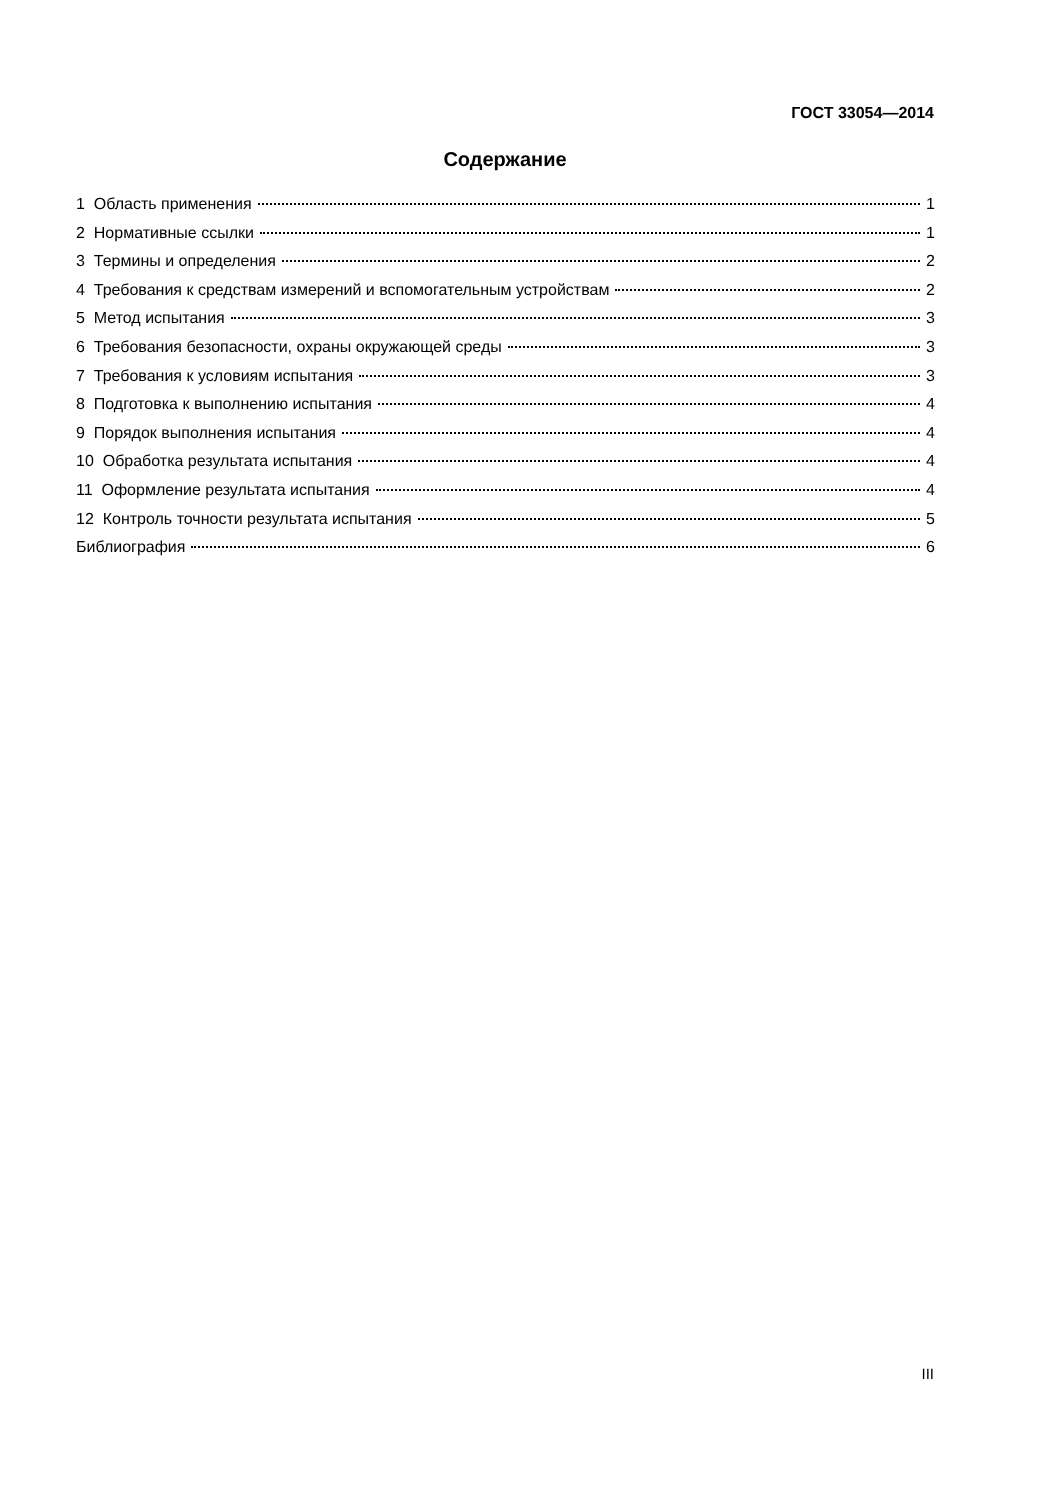ГОСТ 33054—2014
Содержание
1 Область применения 1
2 Нормативные ссылки 1
3 Термины и определения 2
4 Требования к средствам измерений и вспомогательным устройствам 2
5 Метод испытания 3
6 Требования безопасности, охраны окружающей среды 3
7 Требования к условиям испытания 3
8 Подготовка к выполнению испытания 4
9 Порядок выполнения испытания 4
10 Обработка результата испытания 4
11 Оформление результата испытания 4
12 Контроль точности результата испытания 5
Библиография 6
III